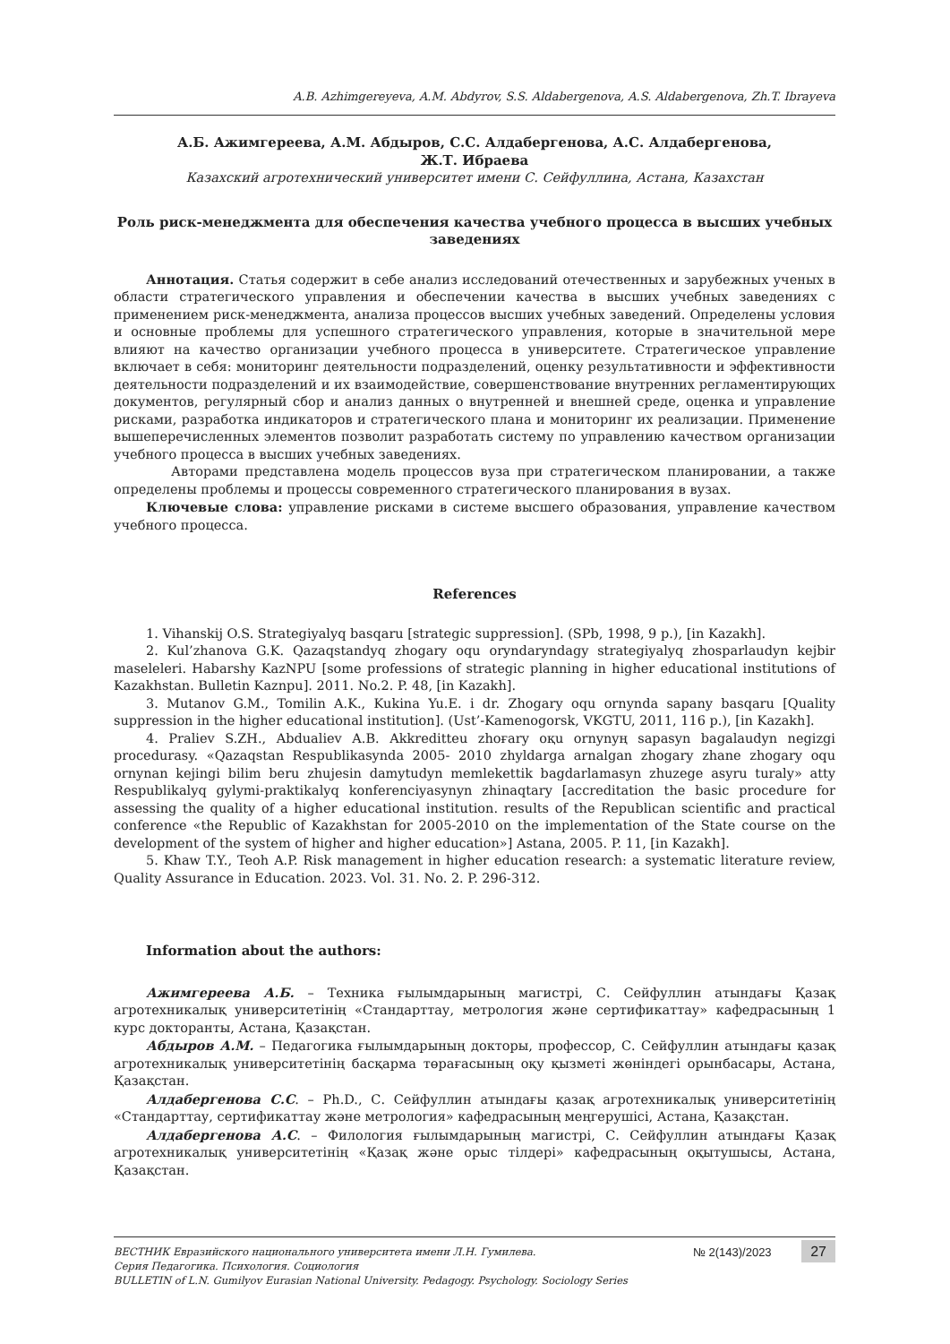A.B. Azhimgereyeva, A.M. Abdyrov, S.S. Aldabergenova, A.S. Aldabergenova, Zh.T. Ibrayeva
А.Б. Ажимгереева, А.М. Абдыров, С.С. Алдабергенова, А.С. Алдабергенова,
Ж.Т. Ибраева
Казахский агротехнический университет имени С. Сейфуллина, Астана, Казахстан
Роль риск-менеджмента для обеспечения качества учебного процесса в высших учебных заведениях
Аннотация. Статья содержит в себе анализ исследований отечественных и зарубежных ученых в области стратегического управления и обеспечении качества в высших учебных заведениях с применением риск-менеджмента, анализа процессов высших учебных заведений. Определены условия и основные проблемы для успешного стратегического управления, которые в значительной мере влияют на качество организации учебного процесса в университете. Стратегическое управление включает в себя: мониторинг деятельности подразделений, оценку результативности и эффективности деятельности подразделений и их взаимодействие, совершенствование внутренних регламентирующих документов, регулярный сбор и анализ данных о внутренней и внешней среде, оценка и управление рисками, разработка индикаторов и стратегического плана и мониторинг их реализации. Применение вышеперечисленных элементов позволит разработать систему по управлению качеством организации учебного процесса в высших учебных заведениях.
Авторами представлена модель процессов вуза при стратегическом планировании, а также определены проблемы и процессы современного стратегического планирования в вузах.
Ключевые слова: управление рисками в системе высшего образования, управление качеством учебного процесса.
References
1. Vihanskij O.S. Strategiyalyq basqaru [strategic suppression]. (SPb, 1998, 9 p.), [in Kazakh].
2. Kul’zhanova G.K. Qazaqstandyq zhogary oqu oryndaryndagy strategiyalyq zhosparlaudyn kejbir maseleleri. Habarshy KazNPU [some professions of strategic planning in higher educational institutions of Kazakhstan. Bulletin Kaznpu]. 2011. No.2. P. 48, [in Kazakh].
3. Mutanov G.M., Tomilin A.K., Kukina Yu.E. i dr. Zhogary oqu ornynda sapany basqaru [Quality suppression in the higher educational institution]. (Ust’-Kamenogorsk, VKGTU, 2011, 116 p.), [in Kazakh].
4. Praliev S.ZH., Abdualiev A.B. Akkreditteu zhoғary oқu ornynyң sapasyn bagalaudyn negizgi procedurasy. «Qazaqstan Respublikasynda 2005- 2010 zhyldarga arnalgan zhogary zhane zhogary oqu ornynan kejingi bilim beru zhujesin damytudyn memlekettik bagdarlamasyn zhuzege asyru turaly» atty Respublikalyq gylymi-praktikalyq konferenciyasynyn zhinaqtary [accreditation the basic procedure for assessing the quality of a higher educational institution. results of the Republican scientific and practical conference «the Republic of Kazakhstan for 2005-2010 on the implementation of the State course on the development of the system of higher and higher education»] Astana, 2005. P. 11, [in Kazakh].
5. Khaw T.Y., Teoh A.P. Risk management in higher education research: a systematic literature review, Quality Assurance in Education. 2023. Vol. 31. No. 2. P. 296-312.
Information about the authors:
Ажимгереева А.Б. – Техника ғылымдарының магистрі, С. Сейфуллин атындағы Қазақ агротехникалық университетінің «Стандарттау, метрология және сертификаттау» кафедрасының 1 курс докторанты, Астана, Қазақстан.
Абдыров А.М. – Педагогика ғылымдарының докторы, профессор, С. Сейфуллин атындағы қазақ агротехникалық университетінің басқарма төрағасының оқу қызметі жөніндегі орынбасары, Астана, Қазақстан.
Алдабергенова С.С. – Ph.D., С. Сейфуллин атындағы қазақ агротехникалық университетінің «Стандарттау, сертификаттау және метрология» кафедрасының меңгерушісі, Астана, Қазақстан.
Алдабергенова А.С. – Филология ғылымдарының магистрі, С. Сейфуллин атындағы Қазақ агротехникалық университетінің «Қазақ және орыс тілдері» кафедрасының оқытушысы, Астана, Қазақстан.
ВЕСТНИК Евразийского национального университета имени Л.Н. Гумилева.
Серия Педагогика. Психология. Социология
BULLETIN of L.N. Gumilyov Eurasian National University. Pedagogy. Psychology. Sociology Series
№ 2(143)/2023 27